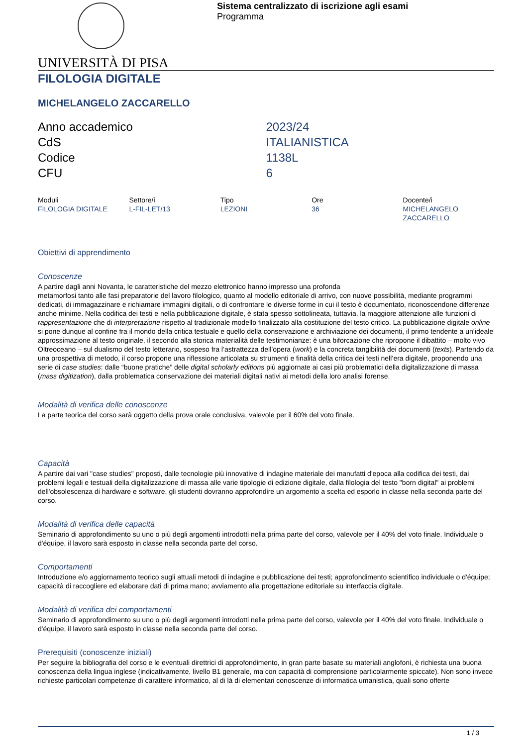Sistema centralizzato di iscrizione agli esami
Programma
UNIVERSITÀ DI PISA
FILOLOGIA DIGITALE
MICHELANGELO ZACCARELLO
| Anno accademico | 2023/24 |
| CdS | ITALIANISTICA |
| Codice | 1138L |
| CFU | 6 |
| Moduli | Settore/i | Tipo | Ore | Docente/i |
| --- | --- | --- | --- | --- |
| FILOLOGIA DIGITALE | L-FIL-LET/13 | LEZIONI | 36 | MICHELANGELO ZACCARELLO |
Obiettivi di apprendimento
Conoscenze
A partire dagli anni Novanta, le caratteristiche del mezzo elettronico hanno impresso una profonda
metamorfosi tanto alle fasi preparatorie del lavoro filologico, quanto al modello editoriale di arrivo, con nuove possibilità, mediante programmi dedicati, di immagazzinare e richiamare immagini digitali, o di confrontare le diverse forme in cui il testo è documentato, riconoscendone differenze anche minime. Nella codifica dei testi e nella pubblicazione digitale, è stata spesso sottolineata, tuttavia, la maggiore attenzione alle funzioni di rappresentazione che di interpretazione rispetto al tradizionale modello finalizzato alla costituzione del testo critico. La pubblicazione digitale online si pone dunque al confine fra il mondo della critica testuale e quello della conservazione e archiviazione dei documenti, il primo tendente a un’ideale approssimazione al testo originale, il secondo alla storica materialità delle testimonianze: è una biforcazione che ripropone il dibattito – molto vivo Oltreoceano – sul dualismo del testo letterario, sospeso fra l’astrattezza dell’opera (work) e la concreta tangibilità dei documenti (texts). Partendo da una prospettiva di metodo, il corso propone una riflessione articolata su strumenti e finalità della critica dei testi nell’era digitale, proponendo una serie di case studies: dalle “buone pratiche” delle digital scholarly editions più aggiornate ai casi più problematici della digitalizzazione di massa (mass digitization), dalla problematica conservazione dei materiali digitali nativi ai metodi della loro analisi forense.
Modalità di verifica delle conoscenze
La parte teorica del corso sarà oggetto della prova orale conclusiva, valevole per il 60% del voto finale.
Capacità
A partire dai vari "case studies" proposti, dalle tecnologie più innovative di indagine materiale dei manufatti d'epoca alla codifica dei testi, dai problemi legali e testuali della digitalizzazione di massa alle varie tipologie di edizione digitale, dalla filologia del testo "born digital" ai problemi dell'obsolescenza di hardware e software, gli studenti dovranno approfondire un argomento a scelta ed esporlo in classe nella seconda parte del corso.
Modalità di verifica delle capacità
Seminario di approfondimento su uno o più degli argomenti introdotti nella prima parte del corso, valevole per il 40% del voto finale. Individuale o d'équipe, il lavoro sarà esposto in classe nella seconda parte del corso.
Comportamenti
Introduzione e/o aggiornamento teorico sugli attuali metodi di indagine e pubblicazione dei testi; approfondimento scientifico individuale o d'équipe; capacità di raccogliere ed elaborare dati di prima mano; avviamento alla progettazione editoriale su interfaccia digitale.
Modalità di verifica dei comportamenti
Seminario di approfondimento su uno o più degli argomenti introdotti nella prima parte del corso, valevole per il 40% del voto finale. Individuale o d'équipe, il lavoro sarà esposto in classe nella seconda parte del corso.
Prerequisiti (conoscenze iniziali)
Per seguire la bibliografia del corso e le eventuali direttrici di approfondimento, in gran parte basate su materiali anglofoni, è richiesta una buona conoscenza della lingua inglese (indicativamente, livello B1 generale, ma con capacità di comprensione particolarmente spiccate). Non sono invece richieste particolari competenze di carattere informatico, al di là di elementari conoscenze di informatica umanistica, quali sono offerte
1 / 3